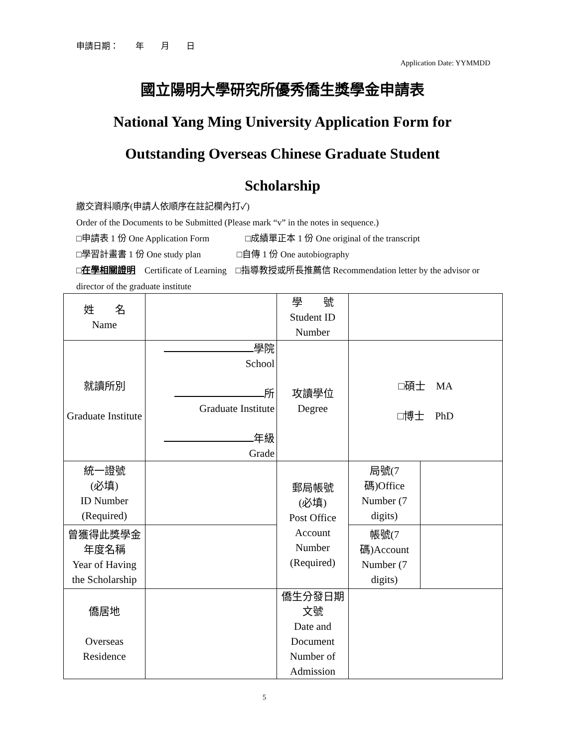申請日期：　　年　　月　　日
Application Date: YYMMDD
國立陽明大學研究所優秀僑生獎學金申請表
National Yang Ming University Application Form for
Outstanding Overseas Chinese Graduate Student
Scholarship
繳交資料順序(申請人依順序在註記欄內打✓)
Order of the Documents to be Submitted (Please mark “v” in the notes in sequence.)
□申請表 1 份 One Application Form　　　　□成績單正本 1 份 One original of the transcript
□學習計畫書 1 份 One study plan　　　　□自傳 1 份 One autobiography
□在學相關證明　Certificate of Learning　□指導教授或所長推薦信 Recommendation letter by the advisor or director of the graduate institute
| 姓 名 Name | | 學 號 Student ID Number | | |
| 就讀所別 Graduate Institute | 學院 School 所 Graduate Institute 年級 Grade | 攻讀學位 Degree | □碩士 MA □博士 PhD | |
| 統一證號 (必填) ID Number (Required) | | 郵局帳號 (必填) Post Office Account Number (Required) | 局號(7碼)Office Number (7 digits) | |
| 曾獲得此獎學金年度名稱 Year of Having the Scholarship | | | 帳號(7碼)Account Number (7 digits) | |
| 僑居地 Overseas Residence | | 僑生分發日期文號 Date and Document Number of Admission | | |
5